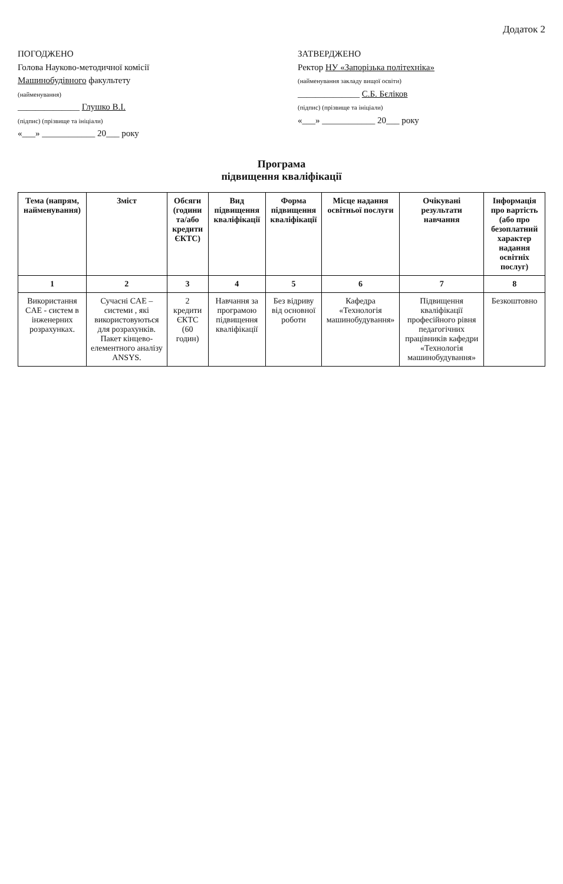Додаток 2
ПОГОДЖЕНО
Голова Науково-методичної комісії
Машинобудівного факультету
(найменування)
______________ Глушко В.І.
(підпис) (прізвище та ініціали)
«___» ____________ 20___ року
ЗАТВЕРДЖЕНО
Ректор НУ «Запорізька політехніка»
(найменування закладу вищої освіти)
______________ С.Б. Бєліков
(підпис) (прізвище та ініціали)
«___» ____________ 20___ року
Програма
підвищення кваліфікації
| Тема (напрям, найменування) | Зміст | Обсяги (години та/або кредити ЄКТС) | Вид підвищення кваліфікації | Форма підвищення кваліфікації | Місце надання освітньої послуги | Очікувані результати навчання | Інформація про вартість (або про безоплатний характер надання освітніх послуг) |
| --- | --- | --- | --- | --- | --- | --- | --- |
| 1 | 2 | 3 | 4 | 5 | 6 | 7 | 8 |
| Використання CAE - систем в інженерних розрахунках. | Сучасні CAE – системи , які використовуються для розрахунків. Пакет кінцево-елементного аналізу ANSYS. | 2 кредити ЄКТС (60 годин) | Навчання за програмою підвищення кваліфікації | Без відриву від основної роботи | Кафедра «Технологія машинобудування» | Підвищення кваліфікації професійного рівня педагогічних працівників кафедри «Технологія машинобудування» | Безкоштовно |